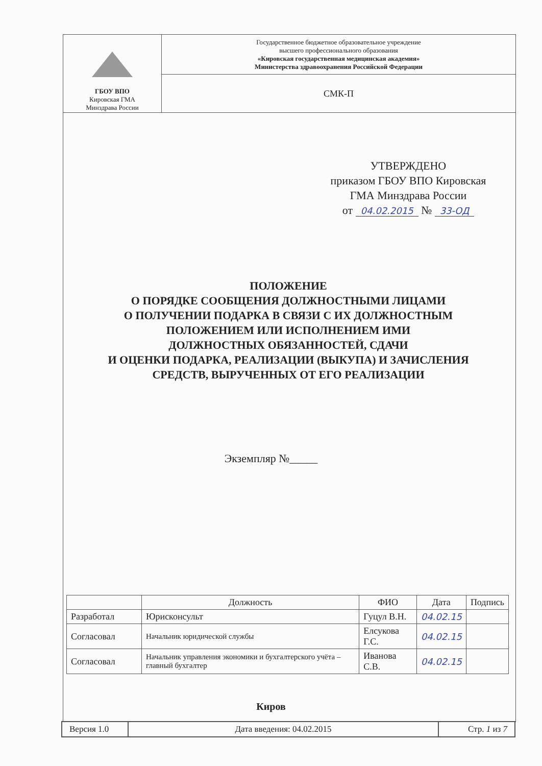| ГБОУ ВПО Кировская ГМА Минздрава России | Государственное бюджетное образовательное учреждение высшего профессионального образования «Кировская государственная медицинская академия» Министерства здравоохранения Российской Федерации |
| | СМК-П |
УТВЕРЖДЕНО
приказом ГБОУ ВПО Кировская
ГМА Минздрава России
от 04.02.2015 № 33-ОД
ПОЛОЖЕНИЕ
О ПОРЯДКЕ СООБЩЕНИЯ ДОЛЖНОСТНЫМИ ЛИЦАМИ
О ПОЛУЧЕНИИ ПОДАРКА В СВЯЗИ С ИХ ДОЛЖНОСТНЫМ
ПОЛОЖЕНИЕМ ИЛИ ИСПОЛНЕНИЕМ ИМИ
ДОЛЖНОСТНЫХ ОБЯЗАННОСТЕЙ, СДАЧИ
И ОЦЕНКИ ПОДАРКА, РЕАЛИЗАЦИИ (ВЫКУПА) И ЗАЧИСЛЕНИЯ
СРЕДСТВ, ВЫРУЧЕННЫХ ОТ ЕГО РЕАЛИЗАЦИИ
Экземпляр №_____
| | Должность | ФИО | Дата | Подпись |
| --- | --- | --- | --- | --- |
| Разработал | Юрисконсульт | Гуцул В.Н. | 04.02.15 | |
| Согласовал | Начальник юридической службы | Елсукова Г.С. | 04.02.15 | |
| Согласовал | Начальник управления экономики и бухгалтерского учёта – главный бухгалтер | Иванова С.В. | 04.02.15 | |
Киров
| Версия 1.0 | Дата введения: 04.02.2015 | Стр. 1 из 7 |